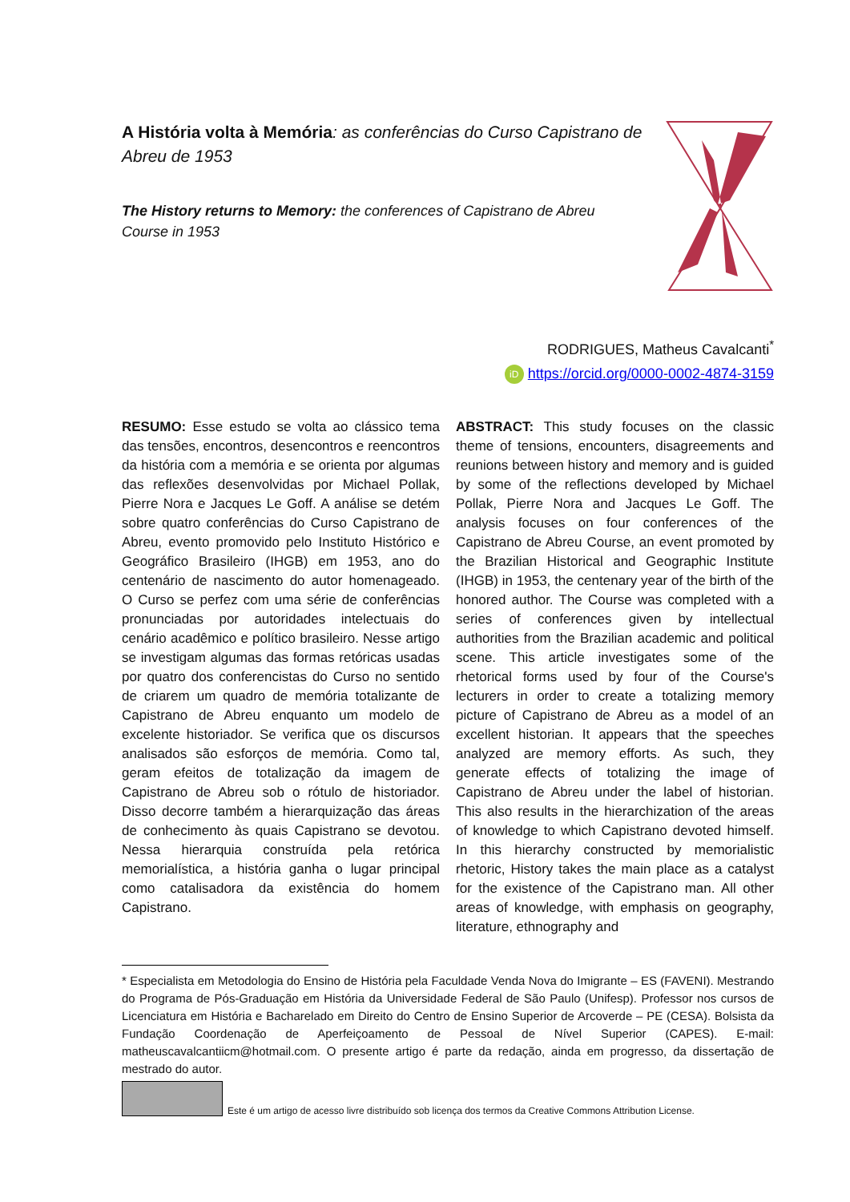A História volta à Memória: as conferências do Curso Capistrano de Abreu de 1953
The History returns to Memory: the conferences of Capistrano de Abreu Course in 1953
RODRIGUES, Matheus Cavalcanti<sup>*</sup>
iD https://orcid.org/0000-0002-4874-3159
RESUMO: Esse estudo se volta ao clássico tema das tensões, encontros, desencontros e reencontros da história com a memória e se orienta por algumas das reflexões desenvolvidas por Michael Pollak, Pierre Nora e Jacques Le Goff. A análise se detém sobre quatro conferências do Curso Capistrano de Abreu, evento promovido pelo Instituto Histórico e Geográfico Brasileiro (IHGB) em 1953, ano do centenário de nascimento do autor homenageado. O Curso se perfez com uma série de conferências pronunciadas por autoridades intelectuais do cenário acadêmico e político brasileiro. Nesse artigo se investigam algumas das formas retóricas usadas por quatro dos conferencistas do Curso no sentido de criarem um quadro de memória totalizante de Capistrano de Abreu enquanto um modelo de excelente historiador. Se verifica que os discursos analisados são esforços de memória. Como tal, geram efeitos de totalização da imagem de Capistrano de Abreu sob o rótulo de historiador. Disso decorre também a hierarquização das áreas de conhecimento às quais Capistrano se devotou. Nessa hierarquia construída pela retórica memorialística, a história ganha o lugar principal como catalisadora da existência do homem Capistrano.
ABSTRACT: This study focuses on the classic theme of tensions, encounters, disagreements and reunions between history and memory and is guided by some of the reflections developed by Michael Pollak, Pierre Nora and Jacques Le Goff. The analysis focuses on four conferences of the Capistrano de Abreu Course, an event promoted by the Brazilian Historical and Geographic Institute (IHGB) in 1953, the centenary year of the birth of the honored author. The Course was completed with a series of conferences given by intellectual authorities from the Brazilian academic and political scene. This article investigates some of the rhetorical forms used by four of the Course's lecturers in order to create a totalizing memory picture of Capistrano de Abreu as a model of an excellent historian. It appears that the speeches analyzed are memory efforts. As such, they generate effects of totalizing the image of Capistrano de Abreu under the label of historian. This also results in the hierarchization of the areas of knowledge to which Capistrano devoted himself. In this hierarchy constructed by memorialistic rhetoric, History takes the main place as a catalyst for the existence of the Capistrano man. All other areas of knowledge, with emphasis on geography, literature, ethnography and
* Especialista em Metodologia do Ensino de História pela Faculdade Venda Nova do Imigrante – ES (FAVENI). Mestrando do Programa de Pós-Graduação em História da Universidade Federal de São Paulo (Unifesp). Professor nos cursos de Licenciatura em História e Bacharelado em Direito do Centro de Ensino Superior de Arcoverde – PE (CESA). Bolsista da Fundação Coordenação de Aperfeiçoamento de Pessoal de Nível Superior (CAPES). E-mail: matheuscavalcantiicm@hotmail.com. O presente artigo é parte da redação, ainda em progresso, da dissertação de mestrado do autor.
Este é um artigo de acesso livre distribuído sob licença dos termos da Creative Commons Attribution License.